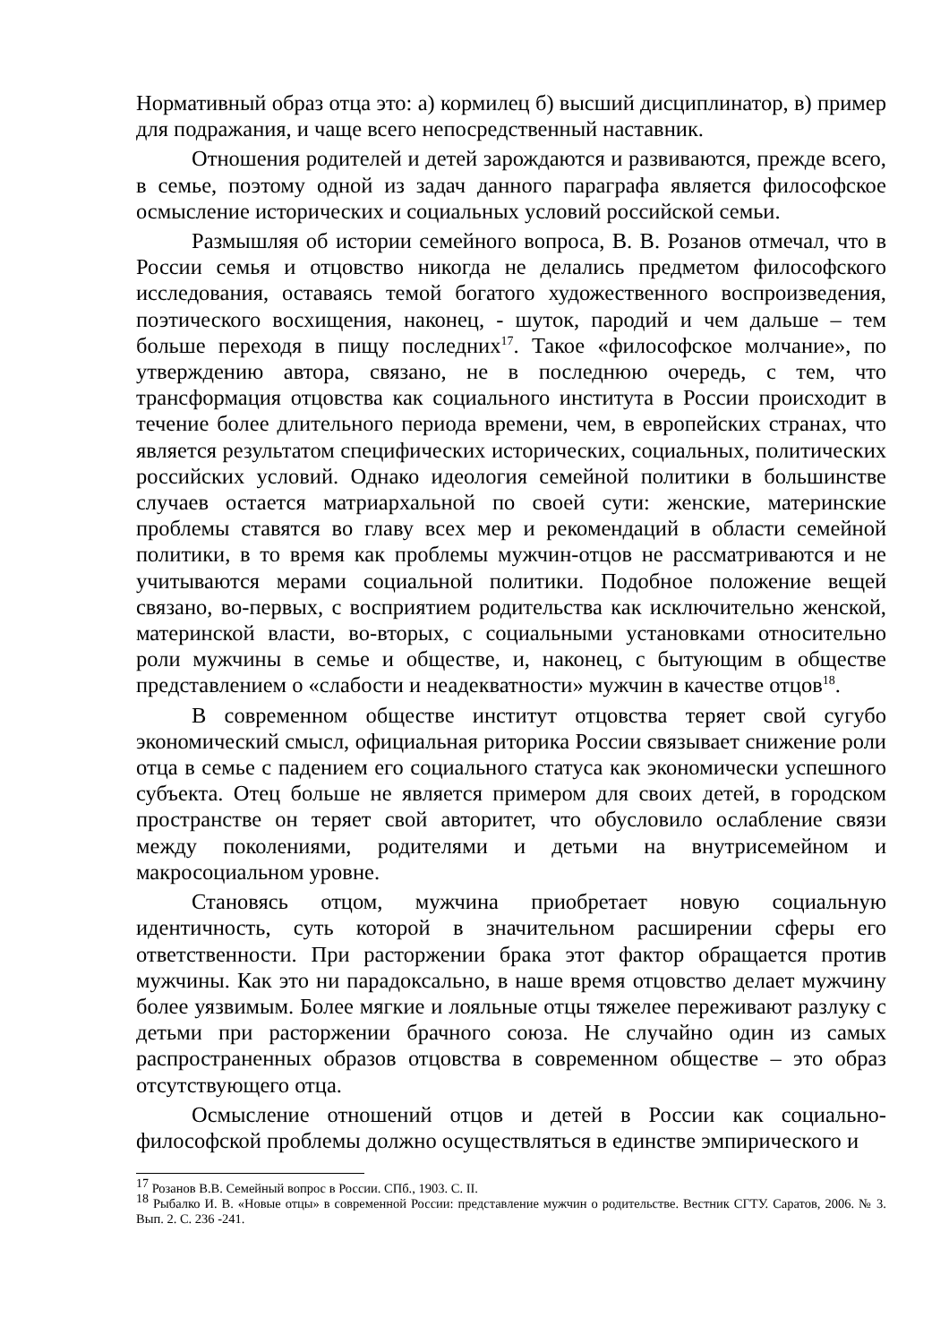Нормативный образ отца это: а) кормилец б) высший дисциплинатор, в) пример для подражания, и чаще всего непосредственный наставник.
Отношения родителей и детей зарождаются и развиваются, прежде всего, в семье, поэтому одной из задач данного параграфа является философское осмысление исторических и социальных условий российской семьи.
Размышляя об истории семейного вопроса, В. В. Розанов отмечал, что в России семья и отцовство никогда не делались предметом философского исследования, оставаясь темой богатого художественного воспроизведения, поэтического восхищения, наконец, - шуток, пародий и чем дальше – тем больше переходя в пищу последних<sup>17</sup>. Такое «философское молчание», по утверждению автора, связано, не в последнюю очередь, с тем, что трансформация отцовства как социального института в России происходит в течение более длительного периода времени, чем, в европейских странах, что является результатом специфических исторических, социальных, политических российских условий. Однако идеология семейной политики в большинстве случаев остается матриархальной по своей сути: женские, материнские проблемы ставятся во главу всех мер и рекомендаций в области семейной политики, в то время как проблемы мужчин-отцов не рассматриваются и не учитываются мерами социальной политики. Подобное положение вещей связано, во-первых, с восприятием родительства как исключительно женской, материнской власти, во-вторых, с социальными установками относительно роли мужчины в семье и обществе, и, наконец, с бытующим в обществе представлением о «слабости и неадекватности» мужчин в качестве отцов<sup>18</sup>.
В современном обществе институт отцовства теряет свой сугубо экономический смысл, официальная риторика России связывает снижение роли отца в семье с падением его социального статуса как экономически успешного субъекта. Отец больше не является примером для своих детей, в городском пространстве он теряет свой авторитет, что обусловило ослабление связи между поколениями, родителями и детьми на внутрисемейном и макросоциальном уровне.
Становясь отцом, мужчина приобретает новую социальную идентичность, суть которой в значительном расширении сферы его ответственности. При расторжении брака этот фактор обращается против мужчины. Как это ни парадоксально, в наше время отцовство делает мужчину более уязвимым. Более мягкие и лояльные отцы тяжелее переживают разлуку с детьми при расторжении брачного союза. Не случайно один из самых распространенных образов отцовства в современном обществе – это образ отсутствующего отца.
Осмысление отношений отцов и детей в России как социально-философской проблемы должно осуществляться в единстве эмпирического и
<sup>17</sup> Розанов В.В. Семейный вопрос в России. СПб., 1903. С. II.
<sup>18</sup> Рыбалко И. В. «Новые отцы» в современной России: представление мужчин о родительстве. Вестник СГТУ. Саратов, 2006. № 3. Вып. 2. С. 236 -241.